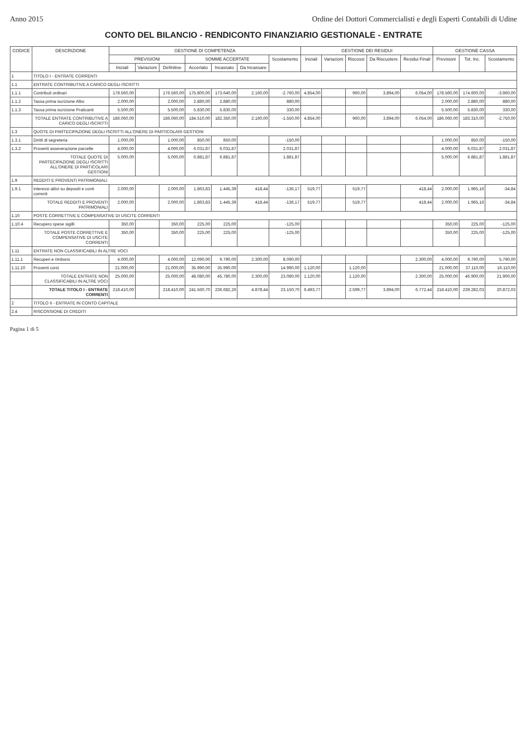Anno 2015 Ordine dei Dottori Commercialisti e degli Esperti Contabili di Udine
CONTO DEL BILANCIO - RENDICONTO FINANZIARIO GESTIONALE - ENTRATE
| CODICE | DESCRIZIONE | GESTIONE DI COMPETENZA | | | | | | | GESTIONE DEI RESIDUI | | | | | GESTIONE CASSA | | |
| --- | --- | --- | --- | --- | --- | --- | --- | --- | --- | --- | --- | --- | --- | --- | --- | --- |
| | | PREVISIONI | | | SOMME ACCERTATE | | | Scostamento | Iniziali | Variazioni | Riscossi | Da Riscuotere | Residui Finali | Previsioni | Tot. Inc. | Scostamento |
| | | Iniziali | Variazioni | Definitive | Accertato | Incassato | Da Incassare | | | | | | | | | |
| 1 | TITOLO I - ENTRATE CORRENTI | | | | | | | | | | | | | | | |
| 1.1 | ENTRATE CONTRIBUTIVE A CARICO DEGLI ISCRITTI | | | | | | | | | | | | | | | |
| 1.1.1 | Contributi ordinari | 178.560,00 | | 176.560,00 | 175.800,00 | 173.640,00 | 2.160,00 | -2.760,00 | 4.854,00 | | 960,00 | 3.894,00 | 6.054,00 | 178.560,00 | 174.600,00 | -3.960,00 |
| 1.1.2 | Tassa prima iscrizione Albo | 2.000,00 | | 2.000,00 | 2.880,00 | 2.880,00 | | 880,00 | | | | | | 2.000,00 | 2.880,00 | 880,00 |
| 1.1.3 | Tassa prima iscrizione Praticanti | 5.500,00 | | 5.500,00 | 5.830,00 | 5.830,00 | | 330,00 | | | | | | 5.500,00 | 5.830,00 | 330,00 |
| | TOTALE ENTRATE CONTRIBUTIVE A CARICO DEGLI ISCRITTI | 186.060,00 | | 186.060,00 | 184.510,00 | 182.350,00 | 2.160,00 | -1.550,00 | 4.854,00 | | 960,00 | 3.894,00 | 6.054,00 | 186.060,00 | 183.310,00 | -2.750,00 |
| 1.3 | QUOTE DI PARTECIPAZIONE DEGLI ISCRITTI ALL'ONERE DI PARTICOLARI GESTIONI | | | | | | | | | | | | | | | |
| 1.3.1 | Diritti di segreteria | 1.000,00 | | 1.000,00 | 850,00 | 850,00 | | -150,00 | | | | | | 1.000,00 | 850,00 | -150,00 |
| 1.3.2 | Proventi asseverazione parcelle | 4.000,00 | | 4.000,00 | 6.031,87 | 6.031,87 | | 2.031,87 | | | | | | 4.000,00 | 6.031,87 | 2.031,87 |
| | TOTALE QUOTE DI PARTECIPAZIONE DEGLI ISCRITTI ALL'ONERE DI PARTICOLARI GESTIONI | 5.000,00 | | 5.000,00 | 6.881,87 | 6.881,87 | | 1.881,87 | | | | | | 5.000,00 | 6.881,87 | 1.881,87 |
| 1.9 | REDDITI E PROVENTI PATRIMONIALI | | | | | | | | | | | | | | | |
| 1.9.1 | Interessi attivi su depositi e conti correnti | 2.000,00 | | 2.000,00 | 1.863,83 | 1.445,39 | 418,44 | -136,17 | 519,77 | | 519,77 | | 418,44 | 2.000,00 | 1.965,16 | -34,84 |
| | TOTALE REDDITI E PROVENTI PATRIMONIALI | 2.000,00 | | 2.000,00 | 1.863,83 | 1.445,39 | 418,44 | -136,17 | 519,77 | | 519,77 | | 418,44 | 2.000,00 | 1.965,16 | -34,84 |
| 1.10 | POSTE CORRETTIVE E COMPENSATIVE DI USCITE CORRENTI | | | | | | | | | | | | | | | |
| 1.10.4 | Recupero spese sigilli | 350,00 | | 350,00 | 225,00 | 225,00 | | -125,00 | | | | | | 350,00 | 225,00 | -125,00 |
| | TOTALE POSTE CORRETTIVE E COMPENSATIVE DI USCITE CORRENTI | 350,00 | | 350,00 | 225,00 | 225,00 | | -125,00 | | | | | | 350,00 | 225,00 | -125,00 |
| 1.11 | ENTRATE NON CLASSIFICABILI IN ALTRE VOCI | | | | | | | | | | | | | | | |
| 1.11.1 | Recuperi e rimborsi | 4.000,00 | | 4.000,00 | 12.090,00 | 9.790,00 | 2.300,00 | 8.090,00 | | | | | 2.300,00 | 4.000,00 | 9.790,00 | 5.790,00 |
| 1.11.10 | Proventi corsi | 21.000,00 | | 21.000,00 | 35.990,00 | 35.990,00 | | 14.990,00 | 1.120,00 | | 1.120,00 | | | 21.000,00 | 37.110,00 | 16.110,00 |
| | TOTALE ENTRATE NON CLASSIFICABILI IN ALTRE VOCI | 25.000,00 | | 25.000,00 | 48.080,00 | 45.780,00 | 2.300,00 | 23.080,00 | 1.120,00 | | 1.120,00 | | 2.300,00 | 25.000,00 | 46.900,00 | 21.900,00 |
| | TOTALE TITOLO I - ENTRATE CORRENTI | 218.410,00 | | 218.410,00 | 241.560,70 | 236.682,26 | 4.878,44 | 23.150,70 | 6.493,77 | | 2.599,77 | 3.894,00 | 6.772,44 | 218.410,00 | 239.282,03 | 20.872,03 |
| 2 | TITOLO II - ENTRATE IN CONTO CAPITALE | | | | | | | | | | | | | | | |
| 2.4 | RISCOSSIONE DI CREDITI | | | | | | | | | | | | | | | |
Pagina 1 di 5